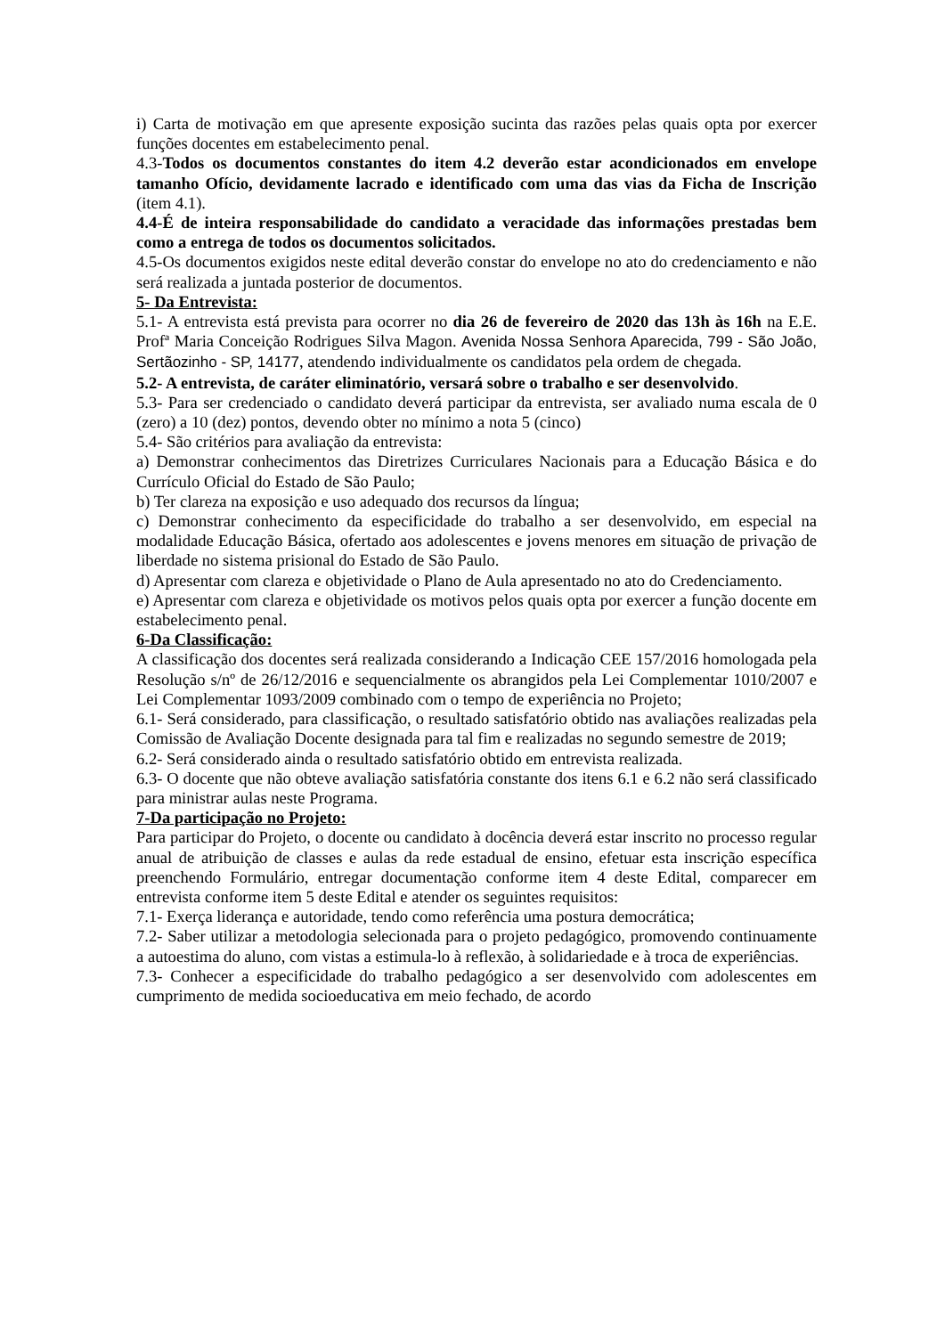i) Carta de motivação em que apresente exposição sucinta das razões pelas quais opta por exercer funções docentes em estabelecimento penal.
4.3-Todos os documentos constantes do item 4.2 deverão estar acondicionados em envelope tamanho Ofício, devidamente lacrado e identificado com uma das vias da Ficha de Inscrição (item 4.1).
4.4-É de inteira responsabilidade do candidato a veracidade das informações prestadas bem como a entrega de todos os documentos solicitados.
4.5-Os documentos exigidos neste edital deverão constar do envelope no ato do credenciamento e não será realizada a juntada posterior de documentos.
5- Da Entrevista:
5.1- A entrevista está prevista para ocorrer no dia 26 de fevereiro de 2020 das 13h às 16h na E.E. Profª Maria Conceição Rodrigues Silva Magon. Avenida Nossa Senhora Aparecida, 799 - São João, Sertãozinho - SP, 14177, atendendo individualmente os candidatos pela ordem de chegada.
5.2- A entrevista, de caráter eliminatório, versará sobre o trabalho e ser desenvolvido.
5.3- Para ser credenciado o candidato deverá participar da entrevista, ser avaliado numa escala de 0 (zero) a 10 (dez) pontos, devendo obter no mínimo a nota 5 (cinco)
5.4- São critérios para avaliação da entrevista:
a) Demonstrar conhecimentos das Diretrizes Curriculares Nacionais para a Educação Básica e do Currículo Oficial do Estado de São Paulo;
b) Ter clareza na exposição e uso adequado dos recursos da língua;
c) Demonstrar conhecimento da especificidade do trabalho a ser desenvolvido, em especial na modalidade Educação Básica, ofertado aos adolescentes e jovens menores em situação de privação de liberdade no sistema prisional do Estado de São Paulo.
d) Apresentar com clareza e objetividade o Plano de Aula apresentado no ato do Credenciamento.
e) Apresentar com clareza e objetividade os motivos pelos quais opta por exercer a função docente em estabelecimento penal.
6-Da Classificação:
A classificação dos docentes será realizada considerando a Indicação CEE 157/2016 homologada pela Resolução s/nº de 26/12/2016 e sequencialmente os abrangidos pela Lei Complementar 1010/2007 e Lei Complementar 1093/2009 combinado com o tempo de experiência no Projeto;
6.1- Será considerado, para classificação, o resultado satisfatório obtido nas avaliações realizadas pela Comissão de Avaliação Docente designada para tal fim e realizadas no segundo semestre de 2019;
6.2- Será considerado ainda o resultado satisfatório obtido em entrevista realizada.
6.3- O docente que não obteve avaliação satisfatória constante dos itens 6.1 e 6.2 não será classificado para ministrar aulas neste Programa.
7-Da participação no Projeto:
Para participar do Projeto, o docente ou candidato à docência deverá estar inscrito no processo regular anual de atribuição de classes e aulas da rede estadual de ensino, efetuar esta inscrição específica preenchendo Formulário, entregar documentação conforme item 4 deste Edital, comparecer em entrevista conforme item 5 deste Edital e atender os seguintes requisitos:
7.1- Exerça liderança e autoridade, tendo como referência uma postura democrática;
7.2- Saber utilizar a metodologia selecionada para o projeto pedagógico, promovendo continuamente a autoestima do aluno, com vistas a estimula-lo à reflexão, à solidariedade e à troca de experiências.
7.3- Conhecer a especificidade do trabalho pedagógico a ser desenvolvido com adolescentes em cumprimento de medida socioeducativa em meio fechado, de acordo